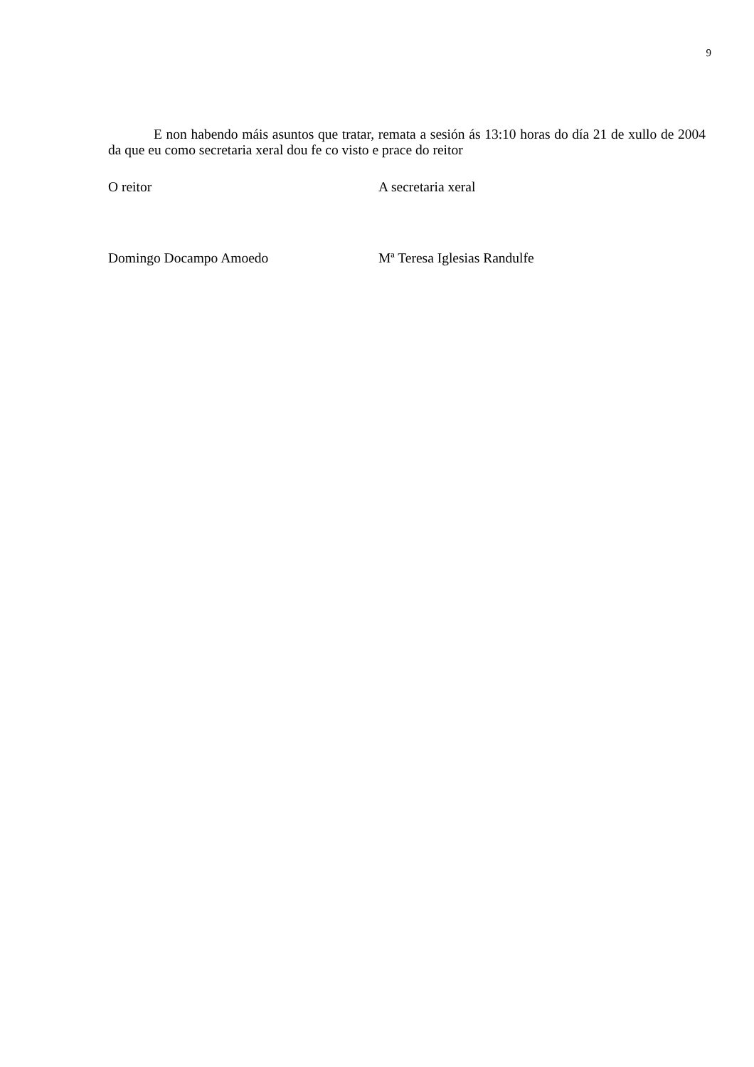9
E non habendo máis asuntos que tratar, remata a sesión ás 13:10 horas do día 21 de xullo de 2004 da que eu como secretaria xeral dou fe co visto e prace do reitor
O reitor A secretaria xeral
Domingo Docampo Amoedo Mª Teresa Iglesias Randulfe